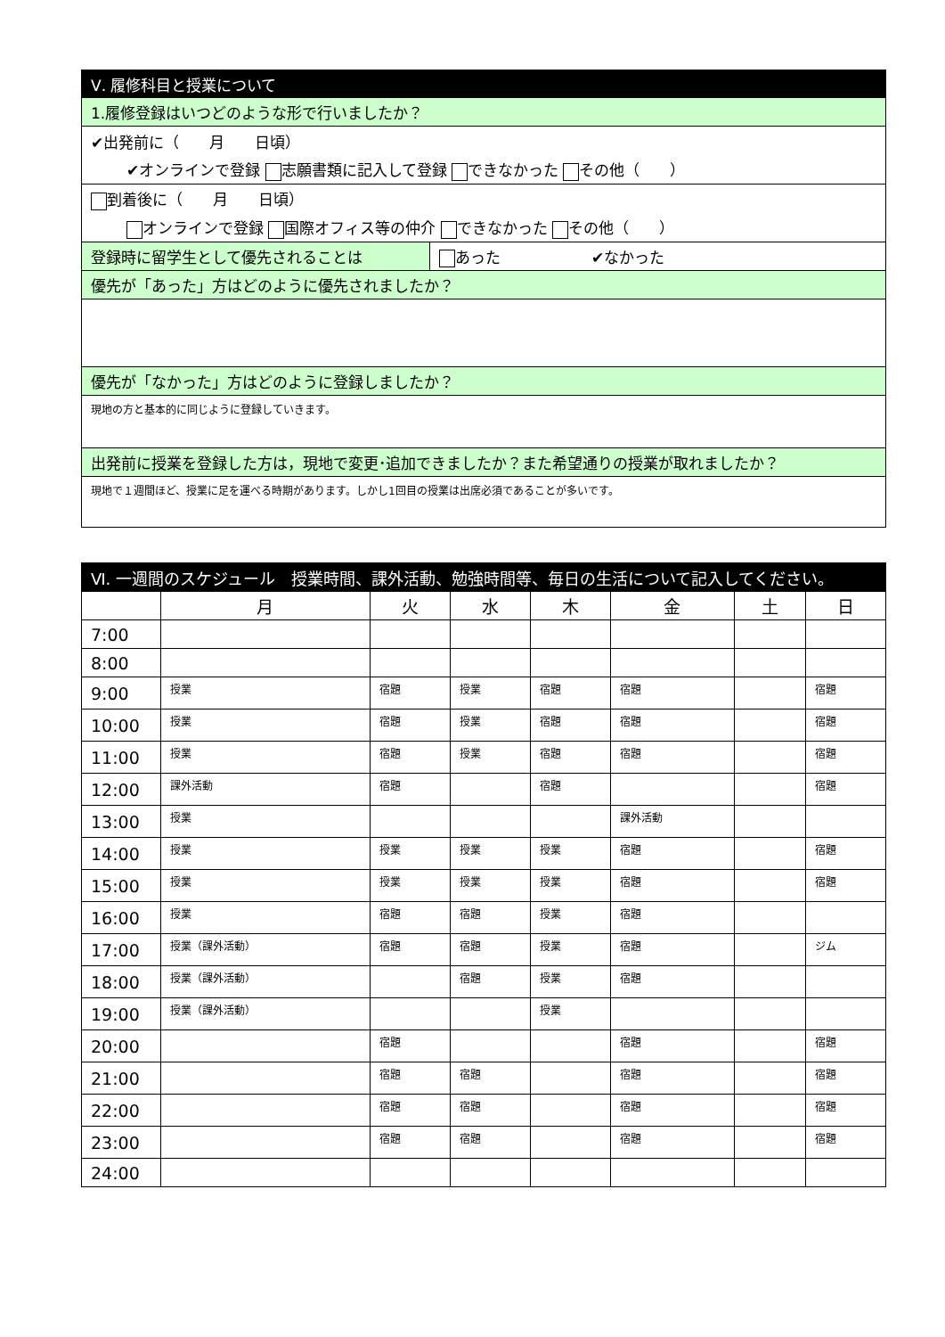| Ⅴ. 履修科目と授業について | |
| 1.履修登録はいつどのような形で行いましたか？ | |
| ✔出発前に（ 月 日頃） | |
| ✔オンラインで登録 志願書類に記入して登録 できなかった その他（ ） | |
| 到着後に（ 月 日頃） | |
| オンラインで登録 国際オフィス等の仲介 できなかった その他（ ） | |
| 登録時に留学生として優先されることは | あった ✔なかった |
| 優先が「あった」方はどのように優先されましたか？ | |
| 優先が「なかった」方はどのように登録しましたか？ | |
| 現地の方と基本的に同じように登録していきます。 | |
| 出発前に授業を登録した方は，現地で変更･追加できましたか？また希望通りの授業が取れましたか？ | |
| 現地で１週間ほど、授業に足を運べる時期があります。しかし1回目の授業は出席必須であることが多いです。 | |
| Ⅵ. 一週間のスケジュール 授業時間、課外活動、勉強時間等、毎日の生活について記入してください。 | | | | | | | |
| | 月 | 火 | 水 | 木 | 金 | 土 | 日 |
| 7:00 | | | | | | | |
| 8:00 | | | | | | | |
| 9:00 | 授業 | 宿題 | 授業 | 宿題 | 宿題 | | 宿題 |
| 10:00 | 授業 | 宿題 | 授業 | 宿題 | 宿題 | | 宿題 |
| 11:00 | 授業 | 宿題 | 授業 | 宿題 | 宿題 | | 宿題 |
| 12:00 | 課外活動 | 宿題 | | 宿題 | | | 宿題 |
| 13:00 | 授業 | | | | 課外活動 | | |
| 14:00 | 授業 | 授業 | 授業 | 授業 | 宿題 | | 宿題 |
| 15:00 | 授業 | 授業 | 授業 | 授業 | 宿題 | | 宿題 |
| 16:00 | 授業 | 宿題 | 宿題 | 授業 | 宿題 | | |
| 17:00 | 授業（課外活動） | 宿題 | 宿題 | 授業 | 宿題 | | ジム |
| 18:00 | 授業（課外活動） | | 宿題 | 授業 | 宿題 | | |
| 19:00 | 授業（課外活動） | | | 授業 | | | |
| 20:00 | | 宿題 | | | 宿題 | | 宿題 |
| 21:00 | | 宿題 | 宿題 | | 宿題 | | 宿題 |
| 22:00 | | 宿題 | 宿題 | | 宿題 | | 宿題 |
| 23:00 | | 宿題 | 宿題 | | 宿題 | | 宿題 |
| 24:00 | | | | | | | |